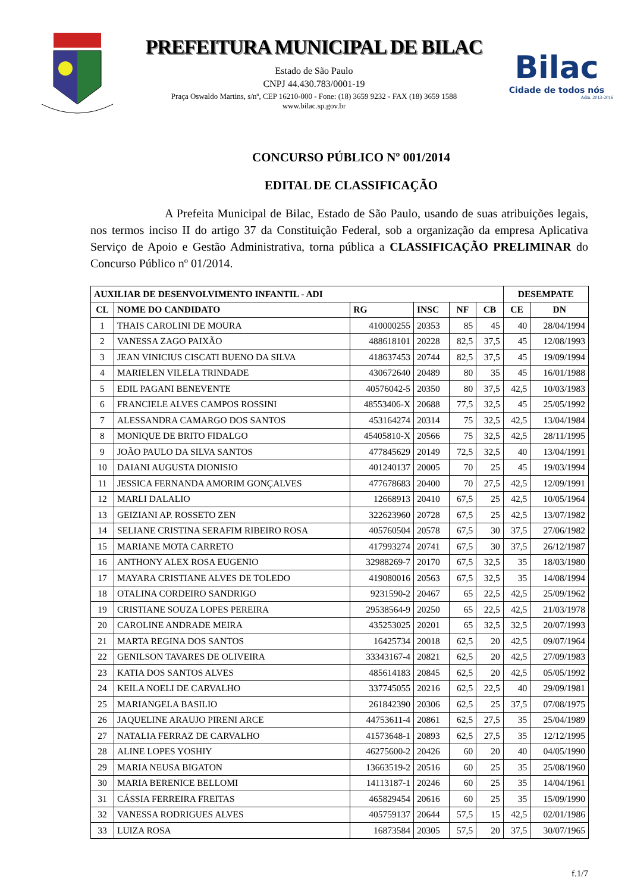PREFEITURA MUNICIPAL DE BILAC
Estado de São Paulo
CNPJ 44.430.783/0001-19
Praça Oswaldo Martins, s/nº, CEP 16210-000 - Fone: (18) 3659 9232 - FAX (18) 3659 1588
www.bilac.sp.gov.br
Bilac
Cidade de todos nós
Adm. 2013-2016
CONCURSO PÚBLICO Nº 001/2014
EDITAL DE CLASSIFICAÇÃO
A Prefeita Municipal de Bilac, Estado de São Paulo, usando de suas atribuições legais, nos termos inciso II do artigo 37 da Constituição Federal, sob a organização da empresa Aplicativa Serviço de Apoio e Gestão Administrativa, torna pública a CLASSIFICAÇÃO PRELIMINAR do Concurso Público nº 01/2014.
| AUXILIAR DE DESENVOLVIMENTO INFANTIL - ADI | | | | | | DESEMPATE | |
| --- | --- | --- | --- | --- | --- | --- | --- |
| CL | NOME DO CANDIDATO | RG | INSC | NF | CB | CE | DN |
| 1 | THAIS CAROLINI DE MOURA | 410000255 | 20353 | 85 | 45 | 40 | 28/04/1994 |
| 2 | VANESSA ZAGO PAIXÃO | 488618101 | 20228 | 82,5 | 37,5 | 45 | 12/08/1993 |
| 3 | JEAN VINICIUS CISCATI BUENO DA SILVA | 418637453 | 20744 | 82,5 | 37,5 | 45 | 19/09/1994 |
| 4 | MARIELEN VILELA TRINDADE | 430672640 | 20489 | 80 | 35 | 45 | 16/01/1988 |
| 5 | EDIL PAGANI BENEVENTE | 40576042-5 | 20350 | 80 | 37,5 | 42,5 | 10/03/1983 |
| 6 | FRANCIELE ALVES CAMPOS ROSSINI | 48553406-X | 20688 | 77,5 | 32,5 | 45 | 25/05/1992 |
| 7 | ALESSANDRA CAMARGO DOS SANTOS | 453164274 | 20314 | 75 | 32,5 | 42,5 | 13/04/1984 |
| 8 | MONIQUE DE BRITO FIDALGO | 45405810-X | 20566 | 75 | 32,5 | 42,5 | 28/11/1995 |
| 9 | JOÃO PAULO DA SILVA SANTOS | 477845629 | 20149 | 72,5 | 32,5 | 40 | 13/04/1991 |
| 10 | DAIANI AUGUSTA DIONISIO | 401240137 | 20005 | 70 | 25 | 45 | 19/03/1994 |
| 11 | JESSICA FERNANDA AMORIM GONÇALVES | 477678683 | 20400 | 70 | 27,5 | 42,5 | 12/09/1991 |
| 12 | MARLI DALALIO | 12668913 | 20410 | 67,5 | 25 | 42,5 | 10/05/1964 |
| 13 | GEIZIANI AP. ROSSETO ZEN | 322623960 | 20728 | 67,5 | 25 | 42,5 | 13/07/1982 |
| 14 | SELIANE CRISTINA SERAFIM RIBEIRO ROSA | 405760504 | 20578 | 67,5 | 30 | 37,5 | 27/06/1982 |
| 15 | MARIANE MOTA CARRETO | 417993274 | 20741 | 67,5 | 30 | 37,5 | 26/12/1987 |
| 16 | ANTHONY ALEX ROSA EUGENIO | 32988269-7 | 20170 | 67,5 | 32,5 | 35 | 18/03/1980 |
| 17 | MAYARA CRISTIANE ALVES DE TOLEDO | 419080016 | 20563 | 67,5 | 32,5 | 35 | 14/08/1994 |
| 18 | OTALINA CORDEIRO SANDRIGO | 9231590-2 | 20467 | 65 | 22,5 | 42,5 | 25/09/1962 |
| 19 | CRISTIANE SOUZA LOPES PEREIRA | 29538564-9 | 20250 | 65 | 22,5 | 42,5 | 21/03/1978 |
| 20 | CAROLINE ANDRADE MEIRA | 435253025 | 20201 | 65 | 32,5 | 32,5 | 20/07/1993 |
| 21 | MARTA REGINA DOS SANTOS | 16425734 | 20018 | 62,5 | 20 | 42,5 | 09/07/1964 |
| 22 | GENILSON TAVARES DE OLIVEIRA | 33343167-4 | 20821 | 62,5 | 20 | 42,5 | 27/09/1983 |
| 23 | KATIA DOS SANTOS ALVES | 485614183 | 20845 | 62,5 | 20 | 42,5 | 05/05/1992 |
| 24 | KEILA NOELI DE CARVALHO | 337745055 | 20216 | 62,5 | 22,5 | 40 | 29/09/1981 |
| 25 | MARIANGELA BASILIO | 261842390 | 20306 | 62,5 | 25 | 37,5 | 07/08/1975 |
| 26 | JAQUELINE ARAUJO PIRENI ARCE | 44753611-4 | 20861 | 62,5 | 27,5 | 35 | 25/04/1989 |
| 27 | NATALIA FERRAZ DE CARVALHO | 41573648-1 | 20893 | 62,5 | 27,5 | 35 | 12/12/1995 |
| 28 | ALINE LOPES YOSHIY | 46275600-2 | 20426 | 60 | 20 | 40 | 04/05/1990 |
| 29 | MARIA NEUSA BIGATON | 13663519-2 | 20516 | 60 | 25 | 35 | 25/08/1960 |
| 30 | MARIA BERENICE BELLOMI | 14113187-1 | 20246 | 60 | 25 | 35 | 14/04/1961 |
| 31 | CÁSSIA FERREIRA FREITAS | 465829454 | 20616 | 60 | 25 | 35 | 15/09/1990 |
| 32 | VANESSA RODRIGUES ALVES | 405759137 | 20644 | 57,5 | 15 | 42,5 | 02/01/1986 |
| 33 | LUIZA ROSA | 16873584 | 20305 | 57,5 | 20 | 37,5 | 30/07/1965 |
f.1/7